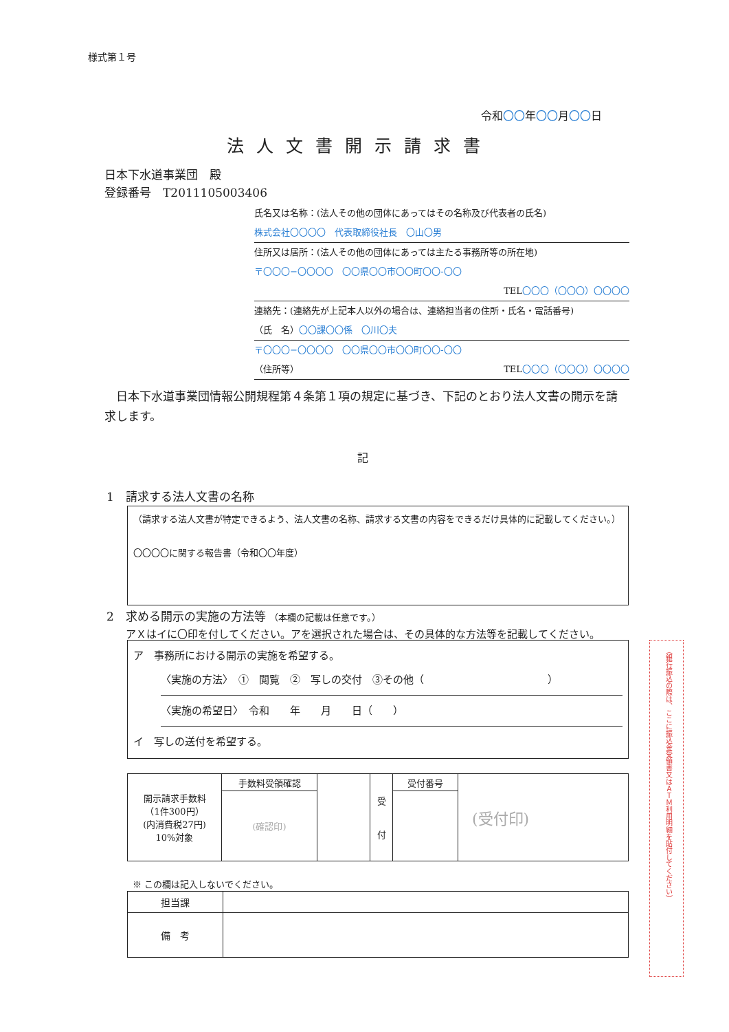様式第１号
令和〇〇年〇〇月〇〇日
法人文書開示請求書
日本下水道事業団　殿
登録番号　T2011105003406
氏名又は名称：(法人その他の団体にあってはその名称及び代表者の氏名)
株式会社〇〇〇〇　代表取締役社長　〇山〇男
住所又は居所：(法人その他の団体にあっては主たる事務所等の所在地)
〒〇〇〇−〇〇〇〇　〇〇県〇〇市〇〇町〇〇-〇〇
TEL〇〇〇（〇〇〇）〇〇〇〇
連絡先：(連絡先が上記本人以外の場合は、連絡担当者の住所・氏名・電話番号)
（氏　名）〇〇課〇〇係　〇川〇夫
〒〇〇〇−〇〇〇〇　〇〇県〇〇市〇〇町〇〇-〇〇
（住所等） TEL〇〇〇（〇〇〇）〇〇〇〇
　日本下水道事業団情報公開規程第４条第１項の規定に基づき、下記のとおり法人文書の開示を請求します。
記
1　請求する法人文書の名称
（請求する法人文書が特定できるよう、法人文書の名称、請求する文書の内容をできるだけ具体的に記載してください。）
〇〇〇〇に関する報告書（令和〇〇年度）
2　求める開示の実施の方法等 （本欄の記載は任意です。）
アＸはイに〇印を付してください。アを選択された場合は、その具体的な方法等を記載してください。
ア　事務所における開示の実施を希望する。
〈実施の方法〉　①　閲覧　②　写しの交付　③その他（　　　　　　　　　　　　）
〈実施の希望日〉　令和　　年　　月　　日（　　）
イ　写しの送付を希望する。
| 開示請求手数料 （1件300円） (内消費税27円) 10%対象 | 手数料受領確認 | | 受 付 | 受付番号 | (受付印) |
| | (確認印) | | | | |
※ この欄は記入しないでください。
| 担当課 | |
| 備 考 | |
（銀行振込の際は、ここに振込金受領書又はＡＴＭ利用明細を貼付してください）